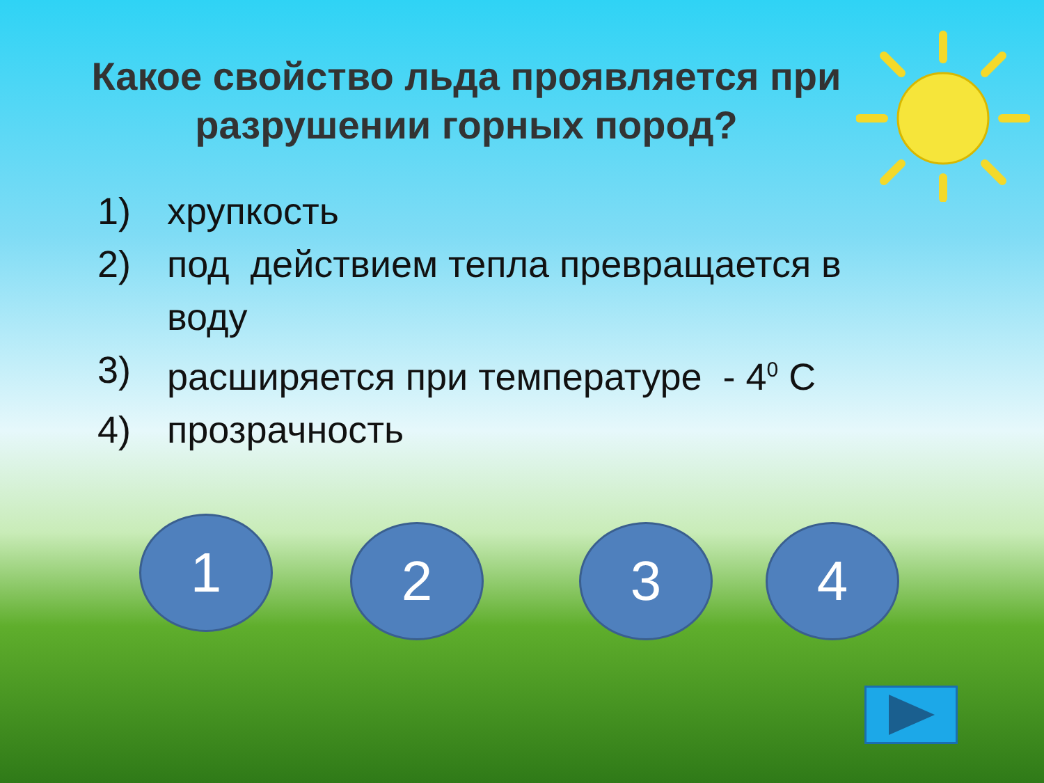Какое свойство льда проявляется при разрушении горных пород?
1) хрупкость
2) под действием тепла превращается в
воду
3) расширяется при температуре - 4<sup>0</sup> С
4) прозрачность
1 2 3 4